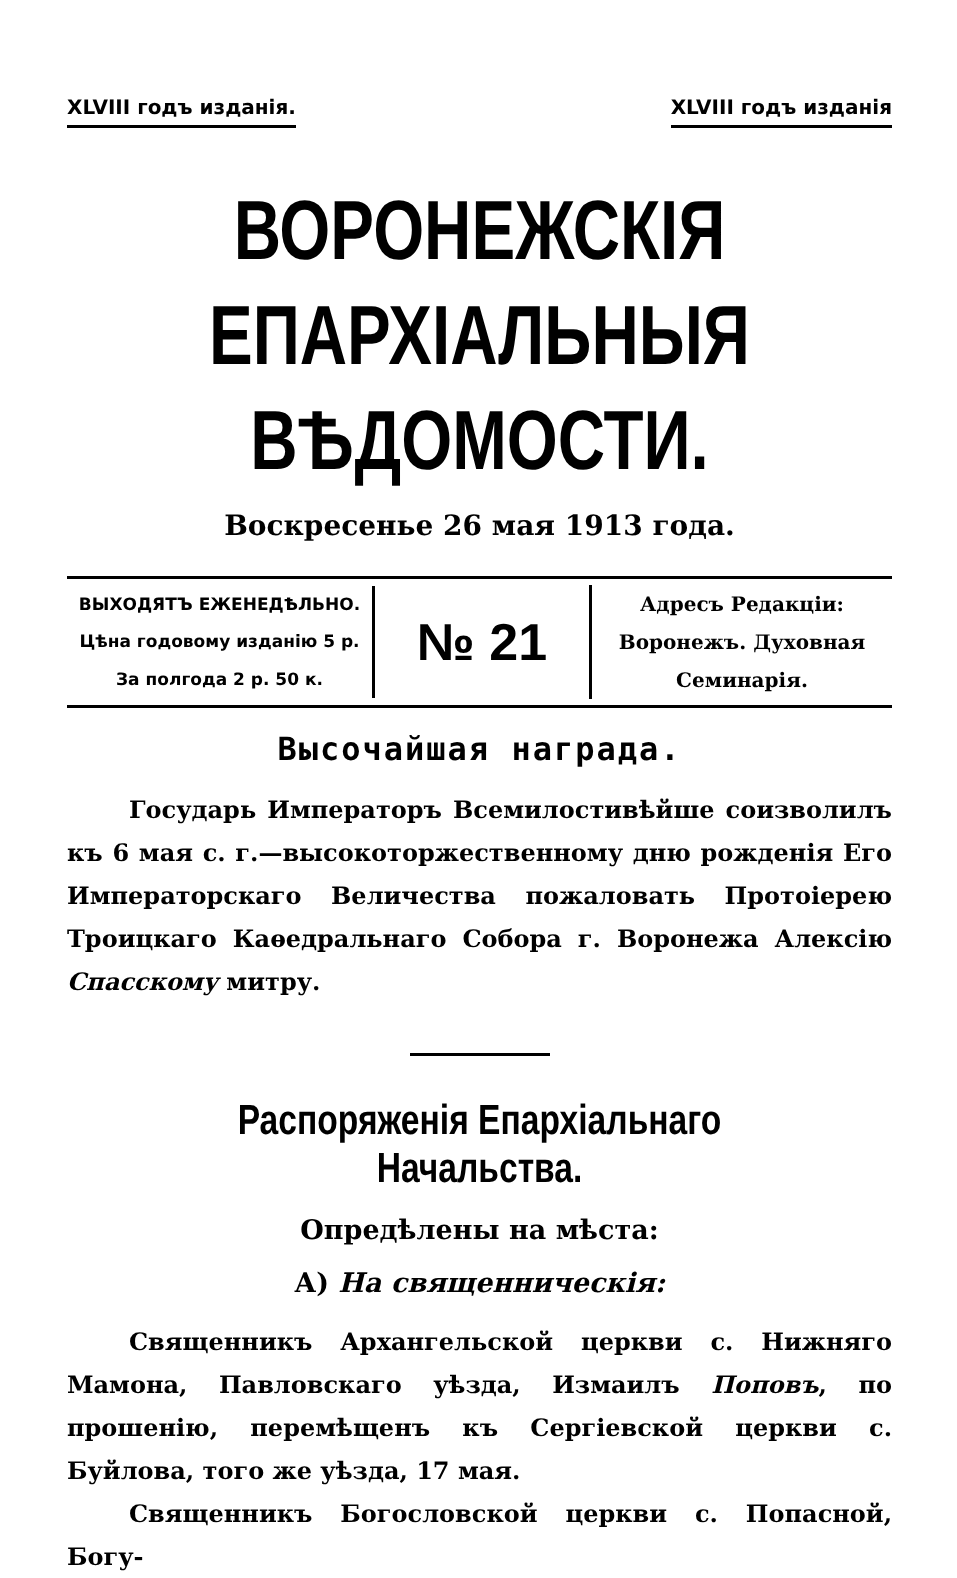XLVIII годъ изданія. XLVIII годъ изданія
ВОРОНЕЖСКІЯ
ЕПАРХІАЛЬНЫЯ ВѢДОМОСТИ.
Воскресенье 26 мая 1913 года.
ВЫХОДЯТЪ ЕЖЕНЕДѢЛЬНО.
Цѣна годовому изданію 5 р.
За полгода 2 р. 50 к.
№ 21
Адресъ Редакціи:
Воронежъ. Духовная
Семинарія.
Высочайшая награда.
Государь Императоръ Всемилостивѣйше соизволилъ къ 6 мая с. г.—высокоторжественному дню рожденія Его Императорскаго Величества пожаловать Протоіерею Троицкаго Каѳедральнаго Собора г. Воронежа Алексію Спасскому митру.
Распоряженія Епархіальнаго Начальства.
Опредѣлены на мѣста:
А) На священническія:
Священникъ Архангельской церкви с. Нижняго Мамона, Павловскаго уѣзда, Измаилъ Поповъ, по прошенію, перемѣщенъ къ Сергіевской церкви с. Буйлова, того же уѣзда, 17 мая.
Священникъ Богословской церкви с. Попасной, Богу-